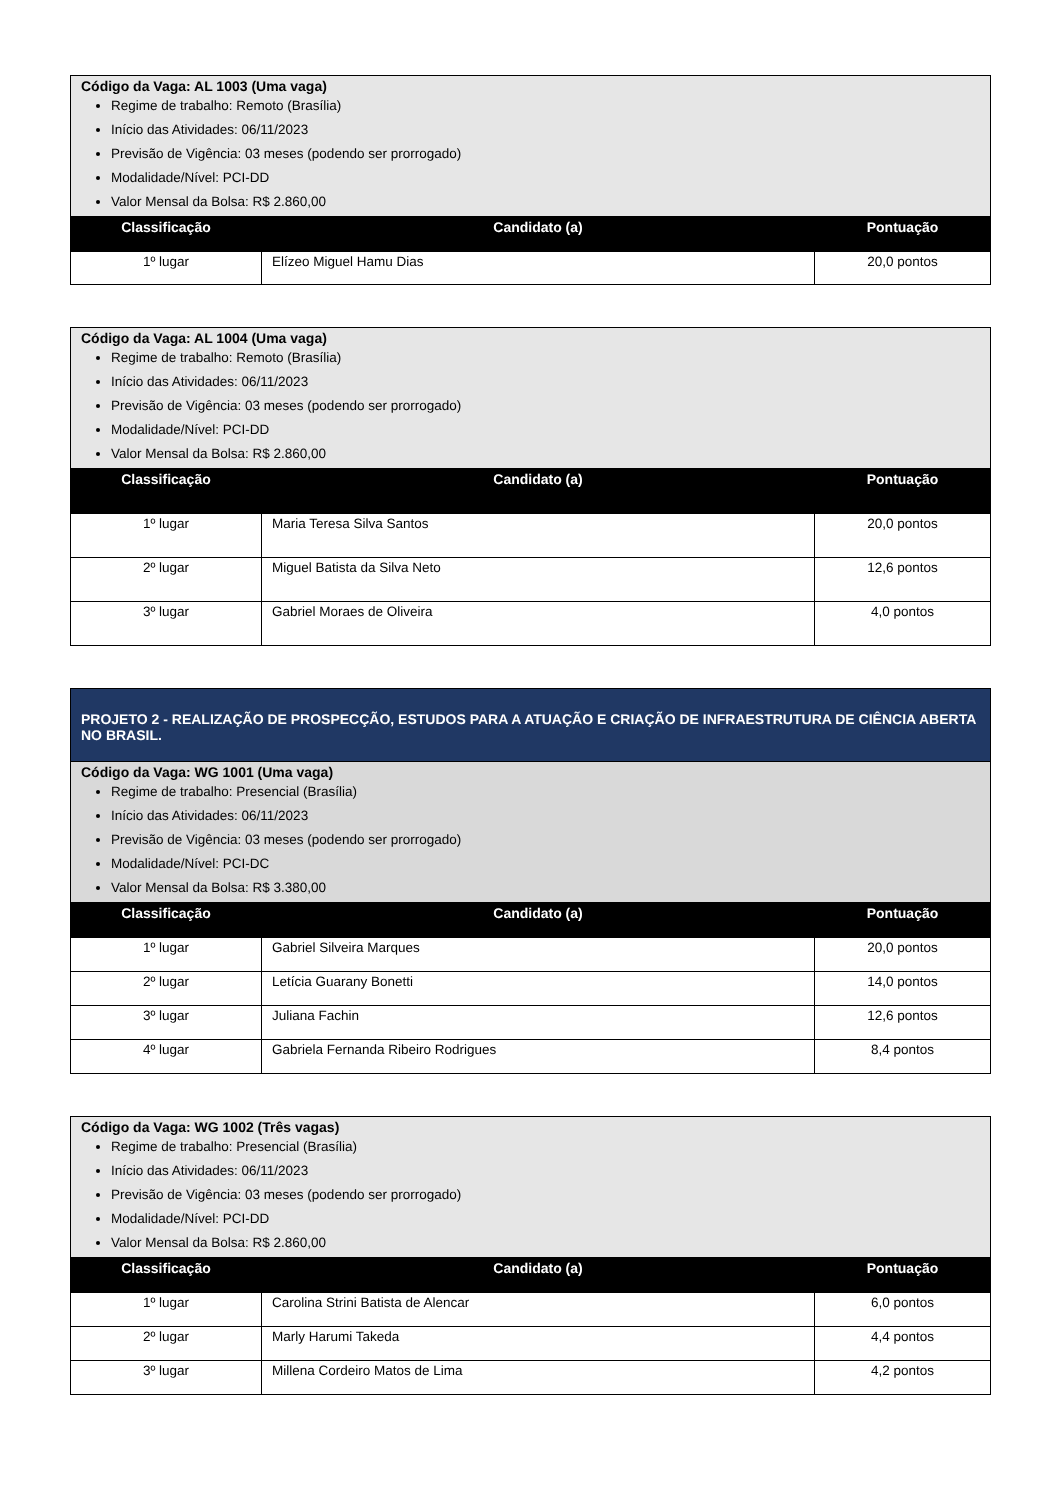| Código da Vaga: AL 1003 (Uma vaga) Regime de trabalho: Remoto (Brasília) Início das Atividades: 06/11/2023 Previsão de Vigência: 03 meses (podendo ser prorrogado) Modalidade/Nível: PCI-DD Valor Mensal da Bolsa: R$ 2.860,00 | | |
| Classificação | Candidato (a) | Pontuação |
| 1º lugar | Elízeo Miguel Hamu Dias | 20,0 pontos |
| Código da Vaga: AL 1004 (Uma vaga) Regime de trabalho: Remoto (Brasília) Início das Atividades: 06/11/2023 Previsão de Vigência: 03 meses (podendo ser prorrogado) Modalidade/Nível: PCI-DD Valor Mensal da Bolsa: R$ 2.860,00 | | |
| Classificação | Candidato (a) | Pontuação |
| 1º lugar | Maria Teresa Silva Santos | 20,0 pontos |
| 2º lugar | Miguel Batista da Silva Neto | 12,6 pontos |
| 3º lugar | Gabriel Moraes de Oliveira | 4,0 pontos |
| PROJETO 2 - REALIZAÇÃO DE PROSPECÇÃO, ESTUDOS PARA A ATUAÇÃO E CRIAÇÃO DE INFRAESTRUTURA DE CIÊNCIA ABERTA NO BRASIL. | | |
| Código da Vaga: WG 1001 (Uma vaga) Regime de trabalho: Presencial (Brasília) Início das Atividades: 06/11/2023 Previsão de Vigência: 03 meses (podendo ser prorrogado) Modalidade/Nível: PCI-DC Valor Mensal da Bolsa: R$ 3.380,00 | | |
| Classificação | Candidato (a) | Pontuação |
| 1º lugar | Gabriel Silveira Marques | 20,0 pontos |
| 2º lugar | Letícia Guarany Bonetti | 14,0 pontos |
| 3º lugar | Juliana Fachin | 12,6 pontos |
| 4º lugar | Gabriela Fernanda Ribeiro Rodrigues | 8,4 pontos |
| Código da Vaga: WG 1002 (Três vagas) Regime de trabalho: Presencial (Brasília) Início das Atividades: 06/11/2023 Previsão de Vigência: 03 meses (podendo ser prorrogado) Modalidade/Nível: PCI-DD Valor Mensal da Bolsa: R$ 2.860,00 | | |
| Classificação | Candidato (a) | Pontuação |
| 1º lugar | Carolina Strini Batista de Alencar | 6,0 pontos |
| 2º lugar | Marly Harumi Takeda | 4,4 pontos |
| 3º lugar | Millena Cordeiro Matos de Lima | 4,2 pontos |